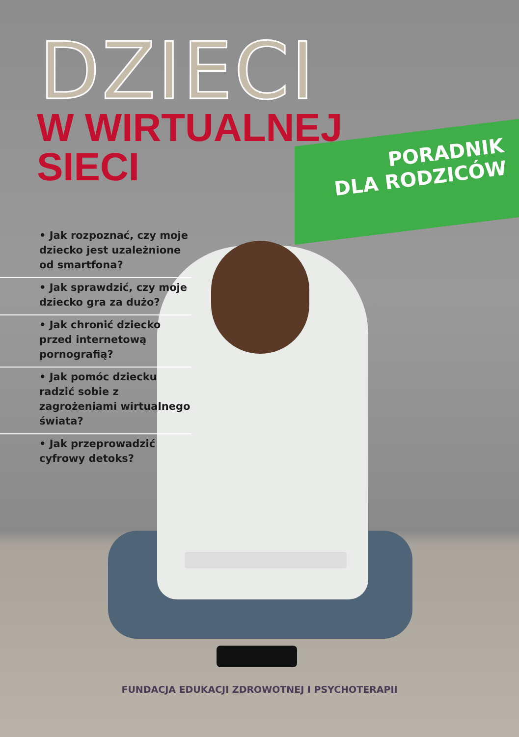DZIECI
W WIRTUALNEJ
SIECI
PORADNIK
DLA RODZICÓW
• Jak rozpoznać, czy moje dziecko jest uzależnione od smartfona?
• Jak sprawdzić, czy moje dziecko gra za dużo?
• Jak chronić dziecko przed internetową pornografią?
• Jak pomóc dziecku radzić sobie z zagrożeniami wirtualnego świata?
• Jak przeprowadzić cyfrowy detoks?
FUNDACJA EDUKACJI ZDROWOTNEJ I PSYCHOTERAPII